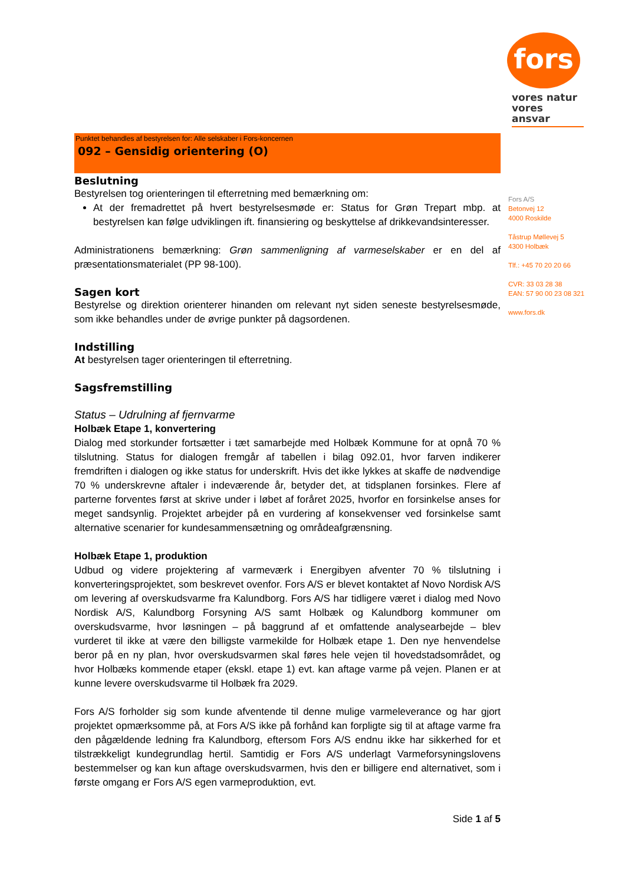fors
vores natur
vores ansvar
Fors A/S
Betonvej 12
4000 Roskilde
Tåstrup Møllevej 5
4300 Holbæk
Tlf.: +45 70 20 20 66
CVR: 33 03 28 38
EAN: 57 90 00 23 08 321
www.fors.dk
Punktet behandles af bestyrelsen for: Alle selskaber i Fors-koncernen
092 – Gensidig orientering (O)
Beslutning
Bestyrelsen tog orienteringen til efterretning med bemærkning om:
At der fremadrettet på hvert bestyrelsesmøde er: Status for Grøn Trepart mbp. at bestyrelsen kan følge udviklingen ift. finansiering og beskyttelse af drikkevandsinteresser.
Administrationens bemærkning: Grøn sammenligning af varmeselskaber er en del af præsentationsmaterialet (PP 98-100).
Sagen kort
Bestyrelse og direktion orienterer hinanden om relevant nyt siden seneste bestyrelsesmøde, som ikke behandles under de øvrige punkter på dagsordenen.
Indstilling
At bestyrelsen tager orienteringen til efterretning.
Sagsfremstilling
Status – Udrulning af fjernvarme
Holbæk Etape 1, konvertering
Dialog med storkunder fortsætter i tæt samarbejde med Holbæk Kommune for at opnå 70 % tilslutning. Status for dialogen fremgår af tabellen i bilag 092.01, hvor farven indikerer fremdriften i dialogen og ikke status for underskrift. Hvis det ikke lykkes at skaffe de nødvendige 70 % underskrevne aftaler i indeværende år, betyder det, at tidsplanen forsinkes. Flere af parterne forventes først at skrive under i løbet af foråret 2025, hvorfor en forsinkelse anses for meget sandsynlig. Projektet arbejder på en vurdering af konsekvenser ved forsinkelse samt alternative scenarier for kundesammensætning og områdeafgrænsning.
Holbæk Etape 1, produktion
Udbud og videre projektering af varmeværk i Energibyen afventer 70 % tilslutning i konverteringsprojektet, som beskrevet ovenfor. Fors A/S er blevet kontaktet af Novo Nordisk A/S om levering af overskudsvarme fra Kalundborg. Fors A/S har tidligere været i dialog med Novo Nordisk A/S, Kalundborg Forsyning A/S samt Holbæk og Kalundborg kommuner om overskudsvarme, hvor løsningen – på baggrund af et omfattende analysearbejde – blev vurderet til ikke at være den billigste varmekilde for Holbæk etape 1. Den nye henvendelse beror på en ny plan, hvor overskudsvarmen skal føres hele vejen til hovedstadsområdet, og hvor Holbæks kommende etaper (ekskl. etape 1) evt. kan aftage varme på vejen. Planen er at kunne levere overskudsvarme til Holbæk fra 2029.
Fors A/S forholder sig som kunde afventende til denne mulige varmeleverance og har gjort projektet opmærksomme på, at Fors A/S ikke på forhånd kan forpligte sig til at aftage varme fra den pågældende ledning fra Kalundborg, eftersom Fors A/S endnu ikke har sikkerhed for et tilstrækkeligt kundegrundlag hertil. Samtidig er Fors A/S underlagt Varmeforsyningslovens bestemmelser og kan kun aftage overskudsvarmen, hvis den er billigere end alternativet, som i første omgang er Fors A/S egen varmeproduktion, evt.
Side 1 af 5